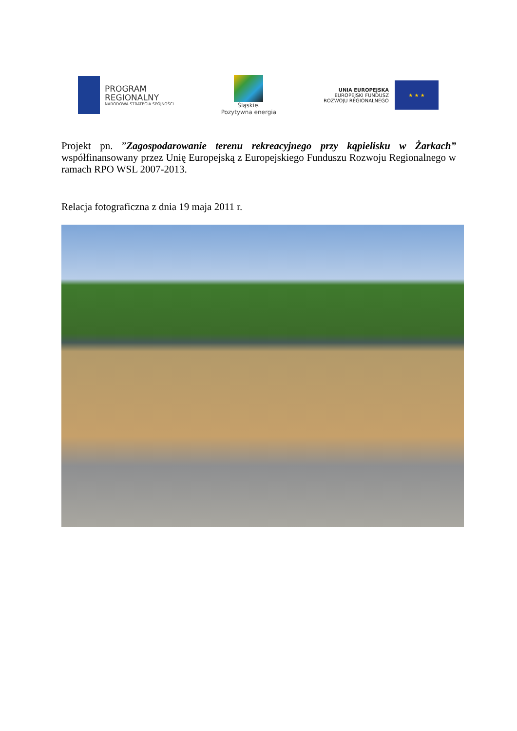PROGRAM
REGIONALNY
NARODOWA STRATEGIA SPÓJNOŚCI
Śląskie.
Pozytywna energia
UNIA EUROPEJSKA
EUROPEJSKI FUNDUSZ
ROZWOJU REGIONALNEGO
★ ★ ★
Projekt pn. ”Zagospodarowanie terenu rekreacyjnego przy kąpielisku w Żarkach” współfinansowany przez Unię Europejską z Europejskiego Funduszu Rozwoju Regionalnego w ramach RPO WSL 2007-2013.
Relacja fotograficzna z dnia 19 maja 2011 r.